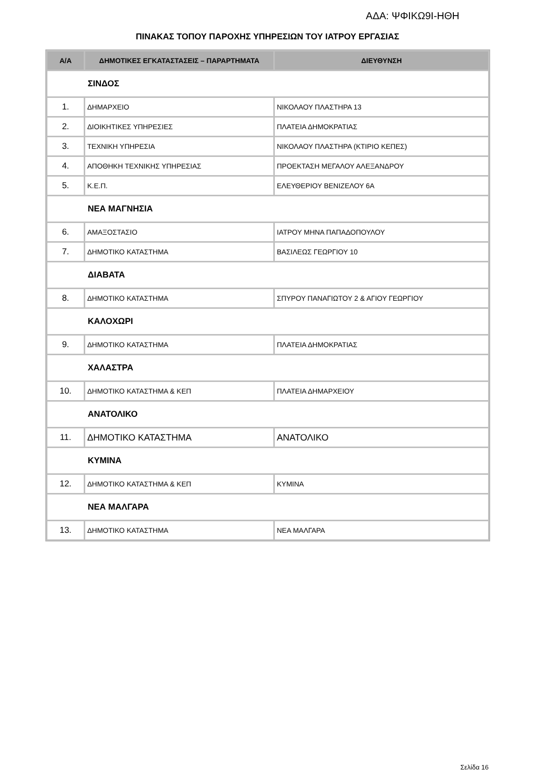ΑΔΑ: ΨΦΙΚΩ9Ι-ΗΘΗ
ΠΙΝΑΚΑΣ ΤΟΠΟΥ ΠΑΡΟΧΗΣ ΥΠΗΡΕΣΙΩΝ ΤΟΥ ΙΑΤΡΟΥ ΕΡΓΑΣΙΑΣ
| Α/Α | ΔΗΜΟΤΙΚΕΣ ΕΓΚΑΤΑΣΤΑΣΕΙΣ – ΠΑΡΑΡΤΗΜΑΤΑ | ΔΙΕΥΘΥΝΣΗ |
| --- | --- | --- |
| ΣΙΝΔΟΣ | | |
| 1. | ΔΗΜΑΡΧΕΙΟ | ΝΙΚΟΛΑΟΥ ΠΛΑΣΤΗΡΑ 13 |
| 2. | ΔΙΟΙΚΗΤΙΚΕΣ ΥΠΗΡΕΣΙΕΣ | ΠΛΑΤΕΙΑ ΔΗΜΟΚΡΑΤΙΑΣ |
| 3. | ΤΕΧΝΙΚΗ ΥΠΗΡΕΣΙΑ | ΝΙΚΟΛΑΟΥ ΠΛΑΣΤΗΡΑ (ΚΤΙΡΙΟ ΚΕΠΕΣ) |
| 4. | ΑΠΟΘΗΚΗ ΤΕΧΝΙΚΗΣ ΥΠΗΡΕΣΙΑΣ | ΠΡΟΕΚΤΑΣΗ ΜΕΓΑΛΟΥ ΑΛΕΞΑΝΔΡΟΥ |
| 5. | Κ.Ε.Π. | ΕΛΕΥΘΕΡΙΟΥ ΒΕΝΙΖΕΛΟΥ 6Α |
| ΝΕΑ ΜΑΓΝΗΣΙΑ | | |
| 6. | ΑΜΑΞΟΣΤΑΣΙΟ | ΙΑΤΡΟΥ ΜΗΝΑ ΠΑΠΑΔΟΠΟΥΛΟΥ |
| 7. | ΔΗΜΟΤΙΚΟ ΚΑΤΑΣΤΗΜΑ | ΒΑΣΙΛΕΩΣ ΓΕΩΡΓΙΟΥ 10 |
| ΔΙΑΒΑΤΑ | | |
| 8. | ΔΗΜΟΤΙΚΟ ΚΑΤΑΣΤΗΜΑ | ΣΠΥΡΟΥ ΠΑΝΑΓΙΩΤΟΥ 2 & ΑΓΙΟΥ ΓΕΩΡΓΙΟΥ |
| ΚΑΛΟΧΩΡΙ | | |
| 9. | ΔΗΜΟΤΙΚΟ ΚΑΤΑΣΤΗΜΑ | ΠΛΑΤΕΙΑ ΔΗΜΟΚΡΑΤΙΑΣ |
| ΧΑΛΑΣΤΡΑ | | |
| 10. | ΔΗΜΟΤΙΚΟ ΚΑΤΑΣΤΗΜΑ & ΚΕΠ | ΠΛΑΤΕΙΑ ΔΗΜΑΡΧΕΙΟΥ |
| ΑΝΑΤΟΛΙΚΟ | | |
| 11. | ΔΗΜΟΤΙΚΟ ΚΑΤΑΣΤΗΜΑ | ΑΝΑΤΟΛΙΚΟ |
| ΚΥΜΙΝΑ | | |
| 12. | ΔΗΜΟΤΙΚΟ ΚΑΤΑΣΤΗΜΑ & ΚΕΠ | ΚΥΜΙΝΑ |
| ΝΕΑ ΜΑΛΓΑΡΑ | | |
| 13. | ΔΗΜΟΤΙΚΟ ΚΑΤΑΣΤΗΜΑ | ΝΕΑ ΜΑΛΓΑΡΑ |
Σελίδα 16